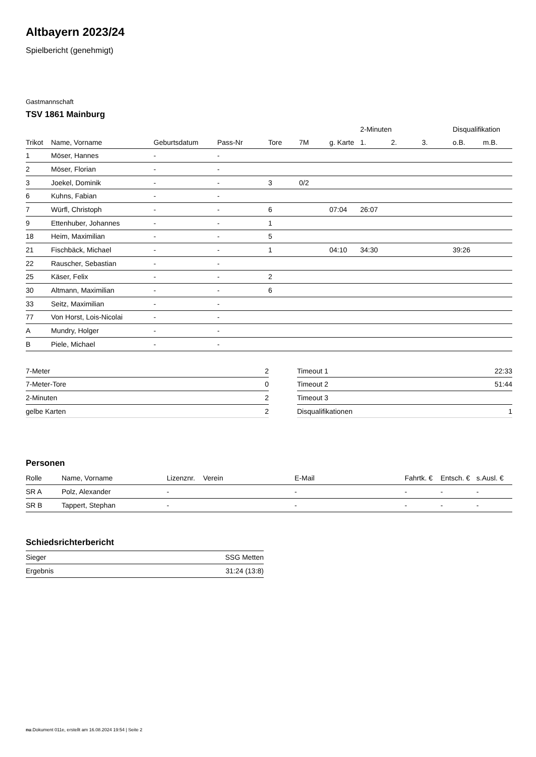Altbayern 2023/24
Spielbericht (genehmigt)
Gastmannschaft
TSV 1861 Mainburg
| | | | | | | | 2-Minuten | | | Disqualifikation | |
| --- | --- | --- | --- | --- | --- | --- | --- | --- | --- | --- | --- |
| Trikot | Name, Vorname | Geburtsdatum | Pass-Nr | Tore | 7M | g. Karte | 1. | 2. | 3. | o.B. | m.B. |
| 1 | Möser, Hannes | - | - | | | | | | | | |
| 2 | Möser, Florian | - | - | | | | | | | | |
| 3 | Joekel, Dominik | - | - | 3 | 0/2 | | | | | | |
| 6 | Kuhns, Fabian | - | - | | | | | | | | |
| 7 | Würfl, Christoph | - | - | 6 | | 07:04 | 26:07 | | | | |
| 9 | Ettenhuber, Johannes | - | - | 1 | | | | | | | |
| 18 | Heim, Maximilian | - | - | 5 | | | | | | | |
| 21 | Fischbäck, Michael | - | - | 1 | | 04:10 | 34:30 | | | 39:26 | |
| 22 | Rauscher, Sebastian | - | - | | | | | | | | |
| 25 | Käser, Felix | - | - | 2 | | | | | | | |
| 30 | Altmann, Maximilian | - | - | 6 | | | | | | | |
| 33 | Seitz, Maximilian | - | - | | | | | | | | |
| 77 | Von Horst, Lois-Nicolai | - | - | | | | | | | | |
| A | Mundry, Holger | - | - | | | | | | | | |
| B | Piele, Michael | - | - | | | | | | | | |
| 7-Meter | 2 |
| 7-Meter-Tore | 0 |
| 2-Minuten | 2 |
| gelbe Karten | 2 |
| Timeout 1 | 22:33 |
| Timeout 2 | 51:44 |
| Timeout 3 | |
| Disqualifikationen | 1 |
Personen
| Rolle | Name, Vorname | Lizenznr. | Verein | E-Mail | Fahrtk. € | Entsch. € | s.Ausl. € |
| --- | --- | --- | --- | --- | --- | --- | --- |
| SR A | Polz, Alexander | - | | - | - | - | - |
| SR B | Tappert, Stephan | - | | - | - | - | - |
Schiedsrichterbericht
| Sieger | SSG Metten |
| Ergebnis | 31:24 (13:8) |
nu.Dokument 011e, erstellt am 16.08.2024 19:54 | Seite 2